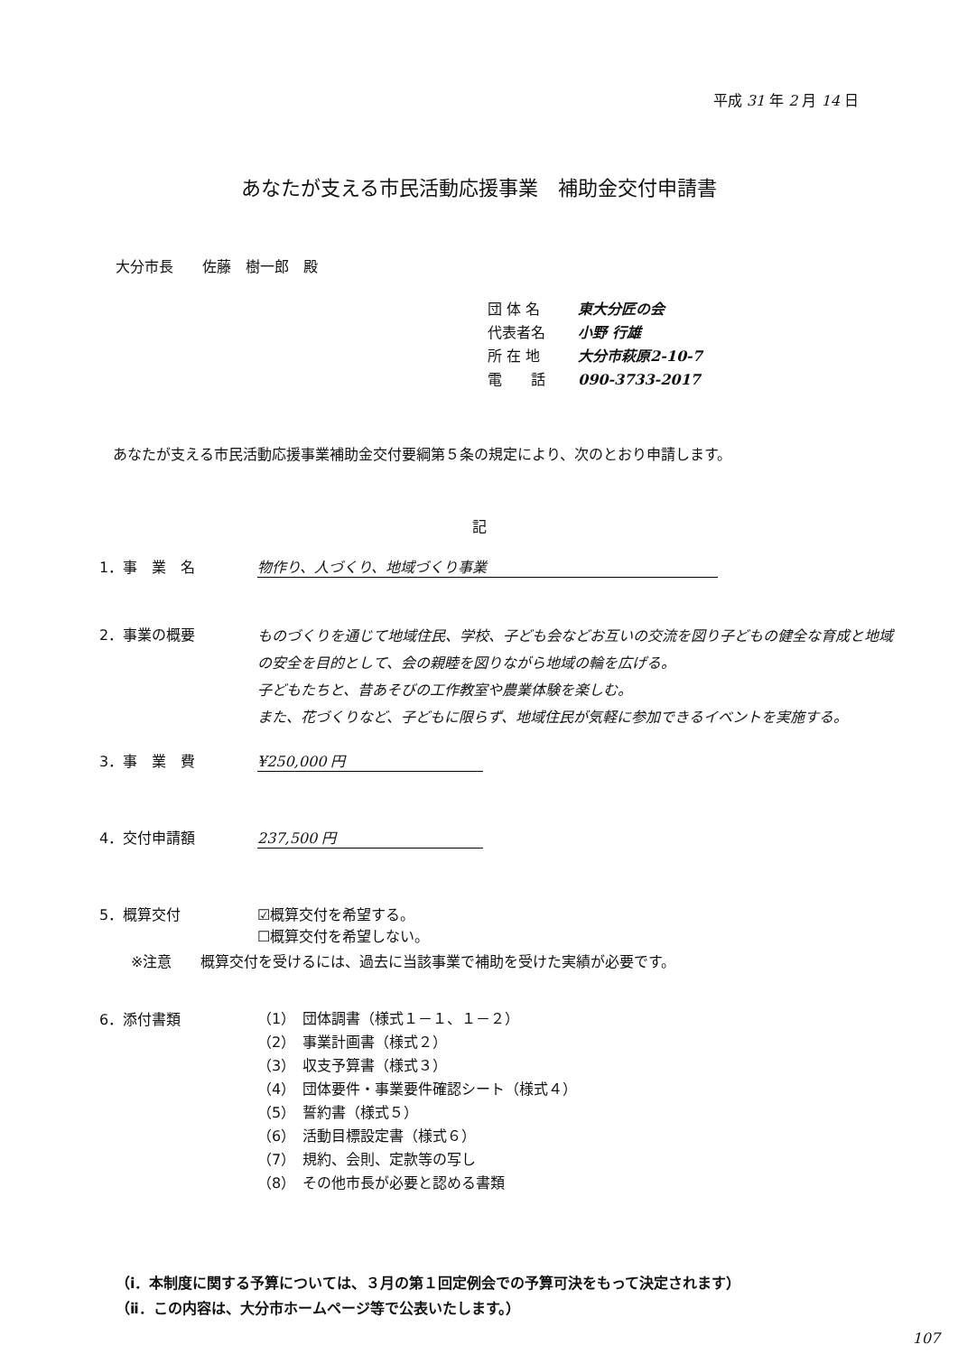平成 31 年 2 月 14 日
あなたが支える市民活動応援事業　補助金交付申請書
大分市長　　佐藤　樹一郎　殿
団 体 名 東大分匠の会
代表者名 小野 行雄
所 在 地 大分市萩原2-10-7
電　　話 090-3733-2017
あなたが支える市民活動応援事業補助金交付要綱第５条の規定により、次のとおり申請します。
記
1．事　業　名 物作り、人づくり、地域づくり事業
2．事業の概要
ものづくりを通じて地域住民、学校、子ども会などお互いの交流を図り子どもの健全な育成と地域の安全を目的として、会の親睦を図りながら地域の輪を広げる。
子どもたちと、昔あそびの工作教室や農業体験を楽しむ。
また、花づくりなど、子どもに限らず、地域住民が気軽に参加できるイベントを実施する。
3．事　業　費 ¥250,000 円
4．交付申請額 237,500 円
5．概算交付 ☑概算交付を希望する。
☐概算交付を希望しない。
※注意　　概算交付を受けるには、過去に当該事業で補助を受けた実績が必要です。
6．添付書類
（1）　団体調書（様式１－１、１－２）
（2）　事業計画書（様式２）
（3）　収支予算書（様式３）
（4）　団体要件・事業要件確認シート（様式４）
（5）　誓約書（様式５）
（6）　活動目標設定書（様式６）
（7）　規約、会則、定款等の写し
（8）　その他市長が必要と認める書類
（ⅰ．本制度に関する予算については、３月の第１回定例会での予算可決をもって決定されます）
（ⅱ．この内容は、大分市ホームページ等で公表いたします。）
107